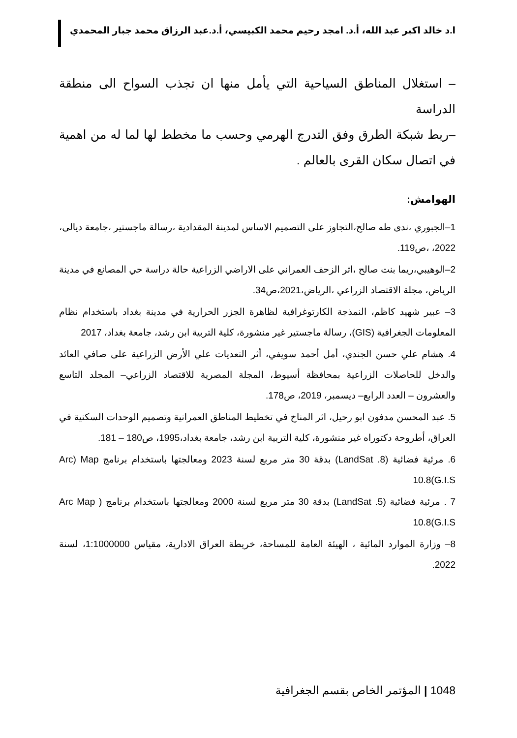ا.د خالد اكبر عبد الله، أ.د. امجد رحيم محمد الكبيسي، أ.د.عبد الرزاق محمد جبار المحمدي
– استغلال المناطق السياحية التي يأمل منها ان تجذب السواح الى منطقة الدراسة
–ربط شبكة الطرق وفق التدرج الهرمي وحسب ما مخطط لها لما له من اهمية في اتصال سكان القرى بالعالم .
الهوامش:
1–الجبوري ،ندى طه صالح،التجاوز على التصميم الاساس لمدينة المقدادية ،رسالة ماجستير ،جامعة ديالى، 2022، ،ص119.
2–الوهيبي،ريما بنت صالح ،اثر الزحف العمراني على الاراضي الزراعية حالة دراسة حي المصانع في مدينة الرياض، مجلة الاقتصاد الزراعي ،الرياض،2021،ص34.
3– عبير شهيد كاظم، النمذجة الكارتوغرافية لظاهرة الجزر الحرارية في مدينة بغداد باستخدام نظام المعلومات الجغرافية (GIS)، رسالة ماجستير غير منشورة، كلية التربية ابن رشد، جامعة بغداد، 2017
4. هشام علي حسن الجندي، أمل أحمد سويفي، أثر التعديات علي الأرض الزراعية على صافي العائد والدخل للحاصلات الزراعية بمحافظة أسيوط، المجلة المصرية للاقتصاد الزراعي– المجلد التاسع والعشرون – العدد الرابع– ديسمبر، 2019، ص178.
5. عبد المحسن مدفون ابو رحيل، اثر المناخ في تخطيط المناطق العمرانية وتصميم الوحدات السكنية في العراق، أطروحة دكتوراه غير منشورة، كلية التربية ابن رشد، جامعة بغداد،1995، ص180 – 181.
6. مرئية فضائية (LandSat .8) بدقة 30 متر مربع لسنة 2023 ومعالجتها باستخدام برنامج Arc) Map 10.8(G.I.S
7 . مرئية فضائية (LandSat .5) بدقة 30 متر مربع لسنة 2000 ومعالجتها باستخدام برنامج ( Arc Map 10.8(G.I.S
8– وزارة الموارد المائية ، الهيئة العامة للمساحة، خريطة العراق الادارية، مقياس 1:1000000، لسنة 2022.
1048 | المؤتمر الخاص بقسم الجغرافية